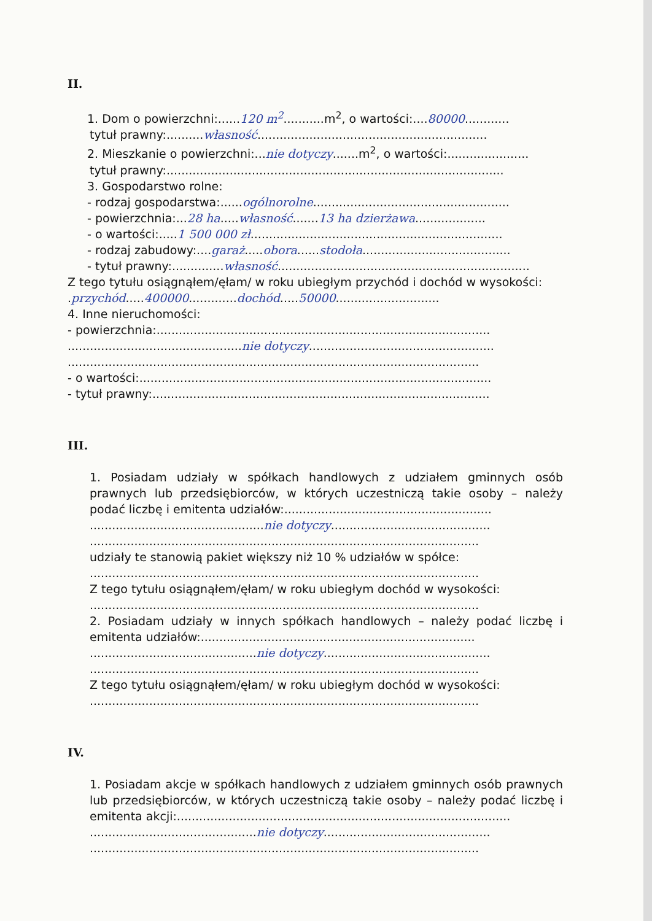II.
1. Dom o powierzchni:......120 m<sup>2</sup>...........m<sup>2</sup>, o wartości:....80000............
tytuł prawny:..........własność..............................................................
2. Mieszkanie o powierzchni:...nie dotyczy.......m<sup>2</sup>, o wartości:......................
tytuł prawny:...........................................................................................
3. Gospodarstwo rolne:
- rodzaj gospodarstwa:......ogólnorolne.....................................................
- powierzchnia:...28 ha.....własność.......13 ha dzierżawa...................
- o wartości:.....1 500 000 zł....................................................................
- rodzaj zabudowy:....garaż.....obora......stodoła........................................
- tytuł prawny:..............własność....................................................................
Z tego tytułu osiągnąłem/ęłam/ w roku ubiegłym przychód i dochód w wysokości:
.przychód.....400000.............dochód.....50000............................
4. Inne nieruchomości:
- powierzchnia:..........................................................................................
...............................................nie dotyczy..................................................
...............................................................................................................
- o wartości:...............................................................................................
- tytuł prawny:...........................................................................................
III.
1. Posiadam udziały w spółkach handlowych z udziałem gminnych osób prawnych lub przedsiębiorców, w których uczestniczą takie osoby – należy podać liczbę i emitenta udziałów:........................................................
...............................................nie dotyczy...........................................
.........................................................................................................
udziały te stanowią pakiet większy niż 10 % udziałów w spółce:
.........................................................................................................
Z tego tytułu osiągnąłem/ęłam/ w roku ubiegłym dochód w wysokości:
.........................................................................................................
2. Posiadam udziały w innych spółkach handlowych – należy podać liczbę i emitenta udziałów:..........................................................................
.............................................nie dotyczy.............................................
.........................................................................................................
Z tego tytułu osiągnąłem/ęłam/ w roku ubiegłym dochód w wysokości:
.........................................................................................................
IV.
1. Posiadam akcje w spółkach handlowych z udziałem gminnych osób prawnych lub przedsiębiorców, w których uczestniczą takie osoby – należy podać liczbę i emitenta akcji:..........................................................................................
.............................................nie dotyczy.............................................
.........................................................................................................